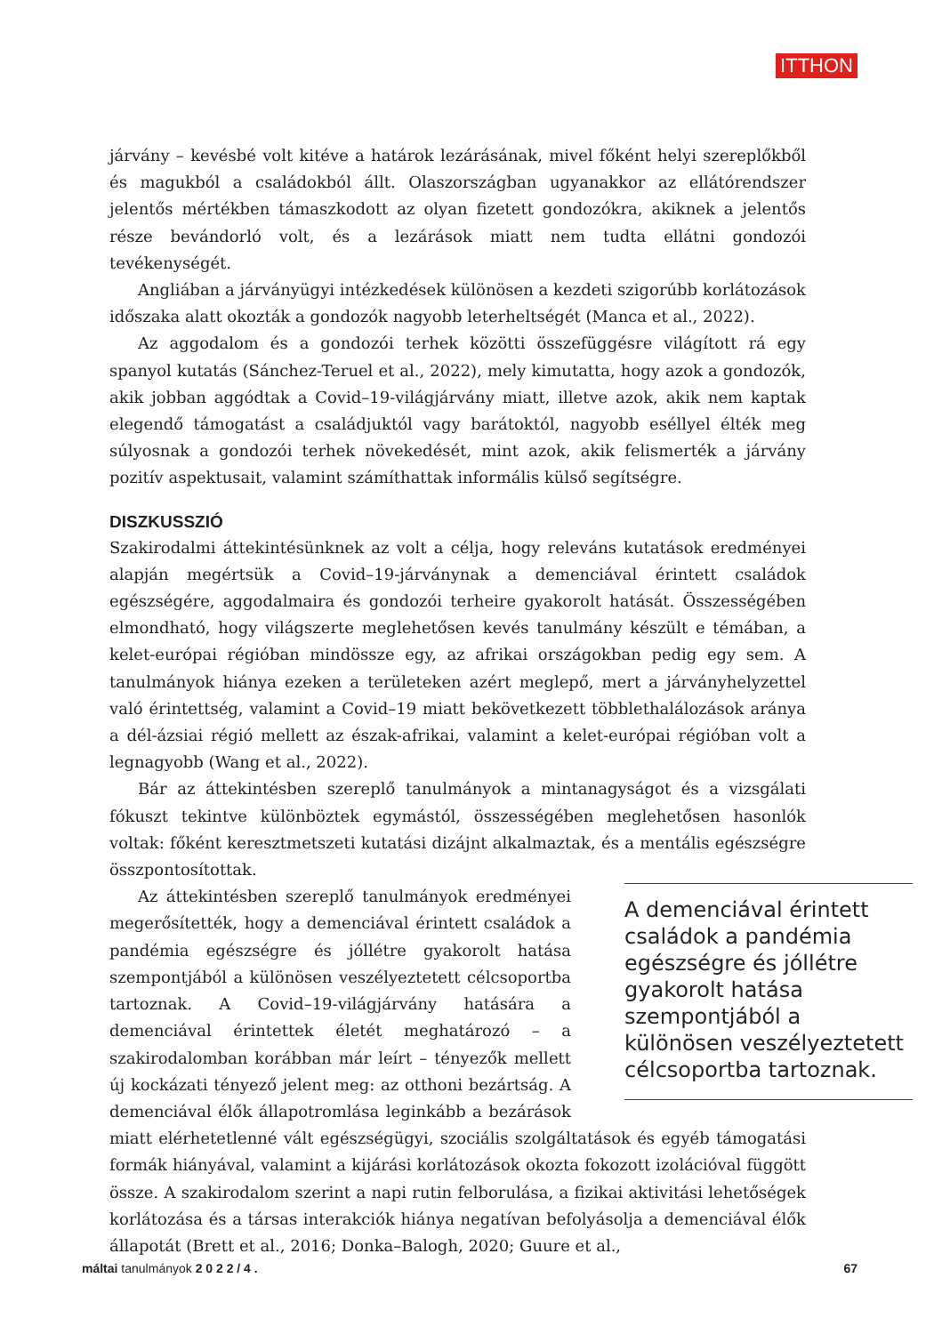ITTHON
járvány – kevésbé volt kitéve a határok lezárásának, mivel főként helyi szereplőkből és magukból a családokból állt. Olaszországban ugyanakkor az ellátórendszer jelentős mértékben támaszkodott az olyan fizetett gondozókra, akiknek a jelentős része bevándorló volt, és a lezárások miatt nem tudta ellátni gondozói tevékenységét.
Angliában a járványügyi intézkedések különösen a kezdeti szigorúbb korlátozások időszaka alatt okozták a gondozók nagyobb leterheltségét (Manca et al., 2022).
Az aggodalom és a gondozói terhek közötti összefüggésre világított rá egy spanyol kutatás (Sánchez-Teruel et al., 2022), mely kimutatta, hogy azok a gondozók, akik jobban aggódtak a Covid–19-világjárvány miatt, illetve azok, akik nem kaptak elegendő támogatást a családjuktól vagy barátoktól, nagyobb eséllyel élték meg súlyosnak a gondozói terhek növekedését, mint azok, akik felismerték a járvány pozitív aspektusait, valamint számíthattak informális külső segítségre.
DISZKUSSZIÓ
Szakirodalmi áttekintésünknek az volt a célja, hogy releváns kutatások eredményei alapján megértsük a Covid–19-járványnak a demenciával érintett családok egészségére, aggodalmaira és gondozói terheire gyakorolt hatását. Összességében elmondható, hogy világszerte meglehetősen kevés tanulmány készült e témában, a kelet-európai régióban mindössze egy, az afrikai országokban pedig egy sem. A tanulmányok hiánya ezeken a területeken azért meglepő, mert a járványhelyzettel való érintettség, valamint a Covid–19 miatt bekövetkezett többlethalálozások aránya a dél-ázsiai régió mellett az észak-afrikai, valamint a kelet-európai régióban volt a legnagyobb (Wang et al., 2022).
Bár az áttekintésben szereplő tanulmányok a mintanagyságot és a vizsgálati fókuszt tekintve különböztek egymástól, összességében meglehetősen hasonlók voltak: főként keresztmetszeti kutatási dizájnt alkalmaztak, és a mentális egészségre összpontosítottak.
A demenciával érintett családok a pandémia egészségre és jóllétre gyakorolt hatása szempontjából a különösen veszélyeztetett célcsoportba tartoznak.
Az áttekintésben szereplő tanulmányok eredményei megerősítették, hogy a demenciával érintett családok a pandémia egészségre és jóllétre gyakorolt hatása szempontjából a különösen veszélyeztetett célcsoportba tartoznak. A Covid–19-világjárvány hatására a demenciával érintettek életét meghatározó – a szakirodalomban korábban már leírt – tényezők mellett új kockázati tényező jelent meg: az otthoni bezártság. A demenciával élők állapotromlása leginkább a bezárások miatt elérhetetlenné vált egészségügyi, szociális szolgáltatások és egyéb támogatási formák hiányával, valamint a kijárási korlátozások okozta fokozott izolációval függött össze. A szakirodalom szerint a napi rutin felborulása, a fizikai aktivitási lehetőségek korlátozása és a társas interakciók hiánya negatívan befolyásolja a demenciával élők állapotát (Brett et al., 2016; Donka–Balogh, 2020; Guure et al.,
máltai tanulmányok 2 0 2 2 / 4 . 67